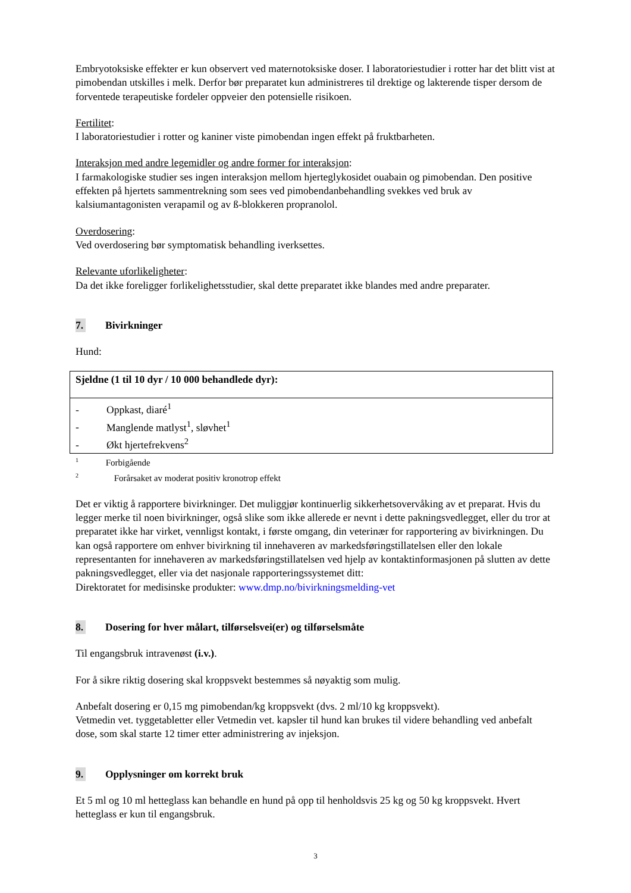Embryotoksiske effekter er kun observert ved maternotoksiske doser. I laboratoriestudier i rotter har det blitt vist at pimobendan utskilles i melk. Derfor bør preparatet kun administreres til drektige og lakterende tisper dersom de forventede terapeutiske fordeler oppveier den potensielle risikoen.
Fertilitet:
I laboratoriestudier i rotter og kaniner viste pimobendan ingen effekt på fruktbarheten.
Interaksjon med andre legemidler og andre former for interaksjon:
I farmakologiske studier ses ingen interaksjon mellom hjerteglykosidet ouabain og pimobendan. Den positive effekten på hjertets sammentrekning som sees ved pimobendanbehandling svekkes ved bruk av kalsiumantagonisten verapamil og av ß-blokkeren propranolol.
Overdosering:
Ved overdosering bør symptomatisk behandling iverksettes.
Relevante uforlikeligheter:
Da det ikke foreligger forlikelighetsstudier, skal dette preparatet ikke blandes med andre preparater.
7. Bivirkninger
Hund:
| Sjeldne (1 til 10 dyr / 10 000 behandlede dyr): |
| - Oppkast, diaré<sup>1</sup> - Manglende matlyst<sup>1</sup>, sløvhet<sup>1</sup> - Økt hjertefrekvens<sup>2</sup> |
<sup>1</sup> Forbigående
<sup>2</sup> Forårsaket av moderat positiv kronotrop effekt
Det er viktig å rapportere bivirkninger. Det muliggjør kontinuerlig sikkerhetsovervåking av et preparat. Hvis du legger merke til noen bivirkninger, også slike som ikke allerede er nevnt i dette pakningsvedlegget, eller du tror at preparatet ikke har virket, vennligst kontakt, i første omgang, din veterinær for rapportering av bivirkningen. Du kan også rapportere om enhver bivirkning til innehaveren av markedsføringstillatelsen eller den lokale representanten for innehaveren av markedsføringstillatelsen ved hjelp av kontaktinformasjonen på slutten av dette pakningsvedlegget, eller via det nasjonale rapporteringssystemet ditt:
Direktoratet for medisinske produkter: www.dmp.no/bivirkningsmelding-vet
8. Dosering for hver målart, tilførselsvei(er) og tilførselsmåte
Til engangsbruk intravenøst (i.v.).
For å sikre riktig dosering skal kroppsvekt bestemmes så nøyaktig som mulig.
Anbefalt dosering er 0,15 mg pimobendan/kg kroppsvekt (dvs. 2 ml/10 kg kroppsvekt).
Vetmedin vet. tyggetabletter eller Vetmedin vet. kapsler til hund kan brukes til videre behandling ved anbefalt dose, som skal starte 12 timer etter administrering av injeksjon.
9. Opplysninger om korrekt bruk
Et 5 ml og 10 ml hetteglass kan behandle en hund på opp til henholdsvis 25 kg og 50 kg kroppsvekt. Hvert hetteglass er kun til engangsbruk.
3